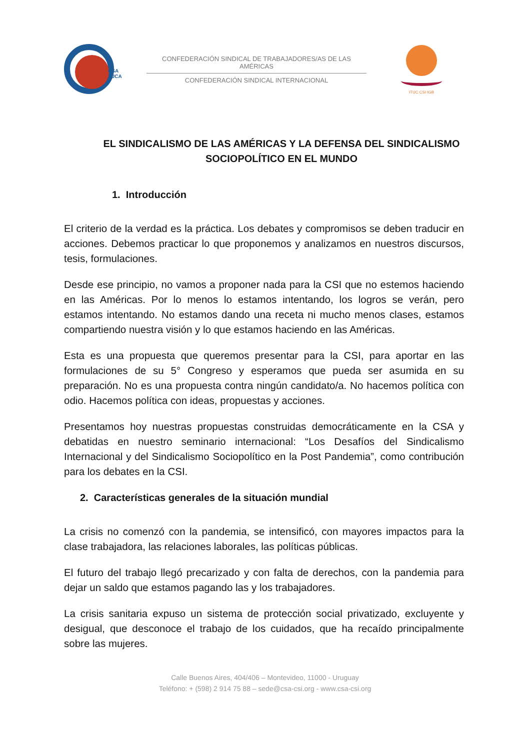CSA
TUCA
CONFEDERACIÓN SINDICAL DE TRABAJADORES/AS DE LAS AMÉRICAS
CONFEDERACIÓN SINDICAL INTERNACIONAL
ITUC CSI IGB
EL SINDICALISMO DE LAS AMÉRICAS Y LA DEFENSA DEL SINDICALISMO SOCIOPOLÍTICO EN EL MUNDO
1. Introducción
El criterio de la verdad es la práctica. Los debates y compromisos se deben traducir en acciones. Debemos practicar lo que proponemos y analizamos en nuestros discursos, tesis, formulaciones.
Desde ese principio, no vamos a proponer nada para la CSI que no estemos haciendo en las Américas. Por lo menos lo estamos intentando, los logros se verán, pero estamos intentando. No estamos dando una receta ni mucho menos clases, estamos compartiendo nuestra visión y lo que estamos haciendo en las Américas.
Esta es una propuesta que queremos presentar para la CSI, para aportar en las formulaciones de su 5° Congreso y esperamos que pueda ser asumida en su preparación. No es una propuesta contra ningún candidato/a. No hacemos política con odio. Hacemos política con ideas, propuestas y acciones.
Presentamos hoy nuestras propuestas construidas democráticamente en la CSA y debatidas en nuestro seminario internacional: “Los Desafíos del Sindicalismo Internacional y del Sindicalismo Sociopolítico en la Post Pandemia”, como contribución para los debates en la CSI.
2. Características generales de la situación mundial
La crisis no comenzó con la pandemia, se intensificó, con mayores impactos para la clase trabajadora, las relaciones laborales, las políticas públicas.
El futuro del trabajo llegó precarizado y con falta de derechos, con la pandemia para dejar un saldo que estamos pagando las y los trabajadores.
La crisis sanitaria expuso un sistema de protección social privatizado, excluyente y desigual, que desconoce el trabajo de los cuidados, que ha recaído principalmente sobre las mujeres.
Calle Buenos Aires, 404/406 – Montevideo, 11000 - Uruguay
Teléfono: + (598) 2 914 75 88 – sede@csa-csi.org - www.csa-csi.org